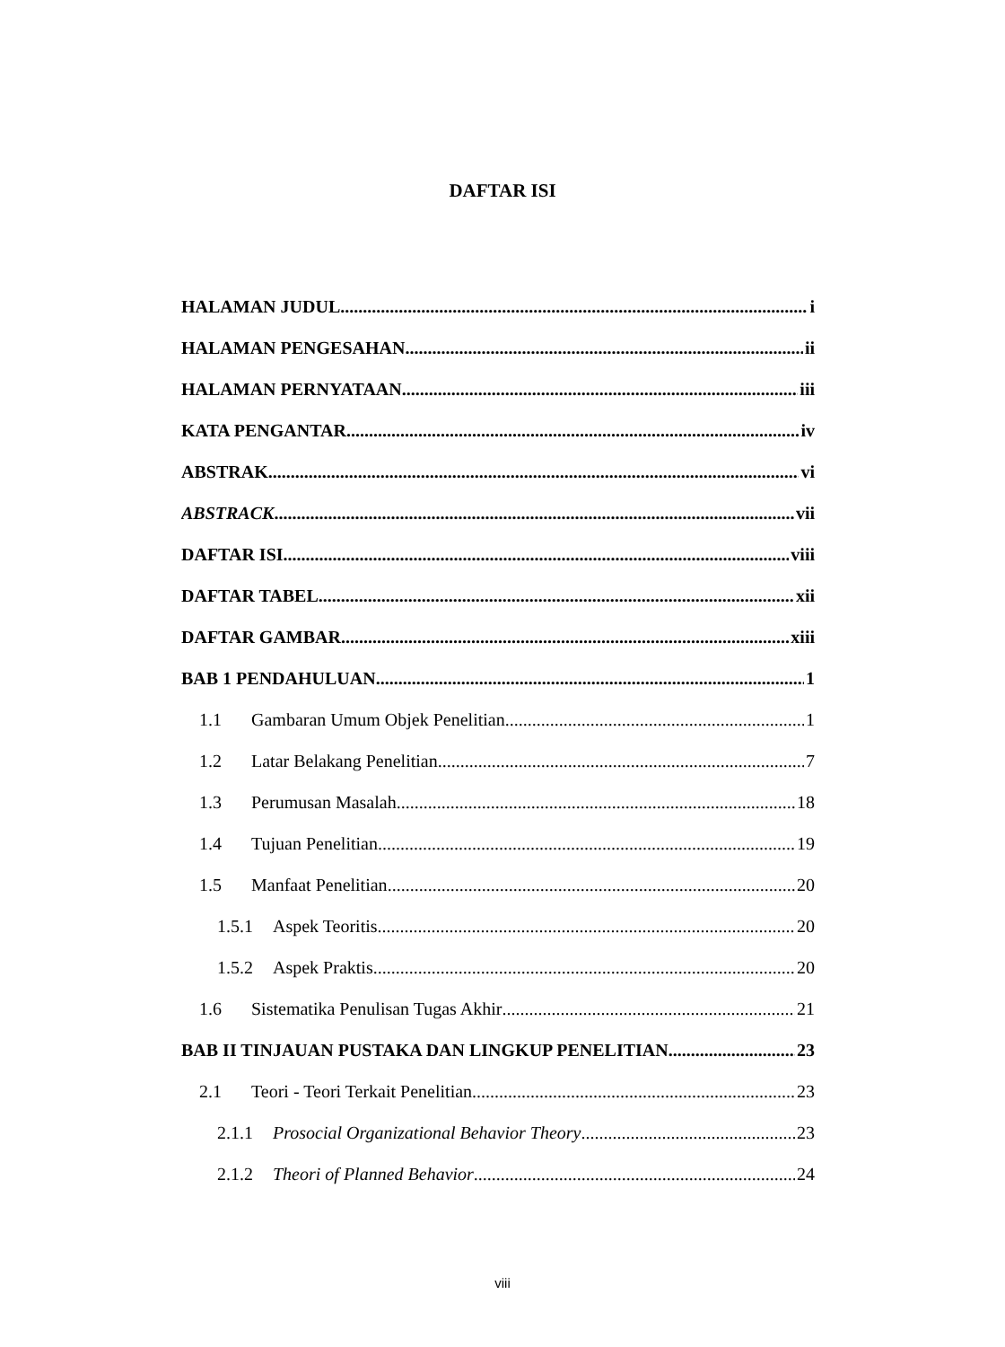DAFTAR ISI
HALAMAN JUDUL i
HALAMAN PENGESAHAN ii
HALAMAN PERNYATAAN iii
KATA PENGANTAR iv
ABSTRAK vi
ABSTRACK vii
DAFTAR ISI viii
DAFTAR TABEL xii
DAFTAR GAMBAR xiii
BAB 1 PENDAHULUAN 1
1.1 Gambaran Umum Objek Penelitian 1
1.2 Latar Belakang Penelitian 7
1.3 Perumusan Masalah 18
1.4 Tujuan Penelitian 19
1.5 Manfaat Penelitian 20
1.5.1 Aspek Teoritis 20
1.5.2 Aspek Praktis 20
1.6 Sistematika Penulisan Tugas Akhir 21
BAB II TINJAUAN PUSTAKA DAN LINGKUP PENELITIAN 23
2.1 Teori - Teori Terkait Penelitian 23
2.1.1 Prosocial Organizational Behavior Theory 23
2.1.2 Theori of Planned Behavior 24
viii